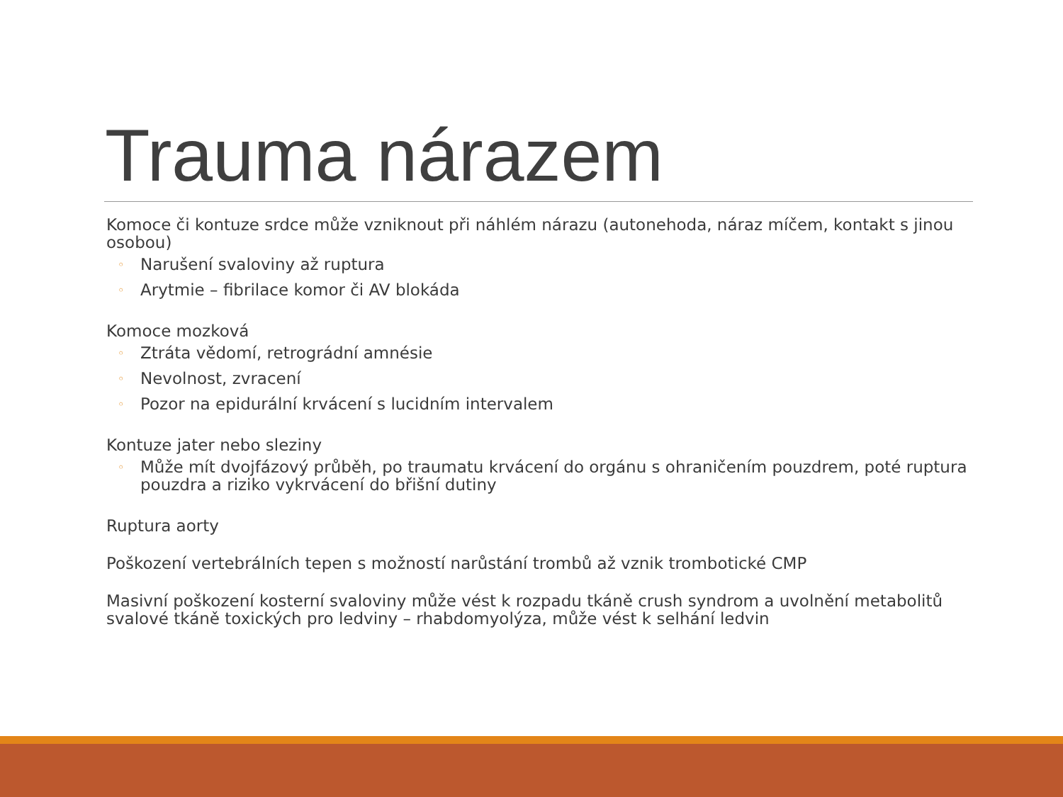Trauma nárazem
Komoce či kontuze srdce může vzniknout při náhlém nárazu (autonehoda, náraz míčem, kontakt s jinou osobou)
◦ Narušení svaloviny až ruptura
◦ Arytmie – fibrilace komor či AV blokáda
Komoce mozková
◦ Ztráta vědomí, retrográdní amnésie
◦ Nevolnost, zvracení
◦ Pozor na epidurální krvácení s lucidním intervalem
Kontuze jater nebo sleziny
◦ Může mít dvojfázový průběh, po traumatu krvácení do orgánu s ohraničením pouzdrem, poté ruptura pouzdra a riziko vykrvácení do břišní dutiny
Ruptura aorty
Poškození vertebrálních tepen s možností narůstání trombů až vznik trombotické CMP
Masivní poškození kosterní svaloviny může vést k rozpadu tkáně crush syndrom a uvolnění metabolitů svalové tkáně toxických pro ledviny – rhabdomyolýza, může vést k selhání ledvin